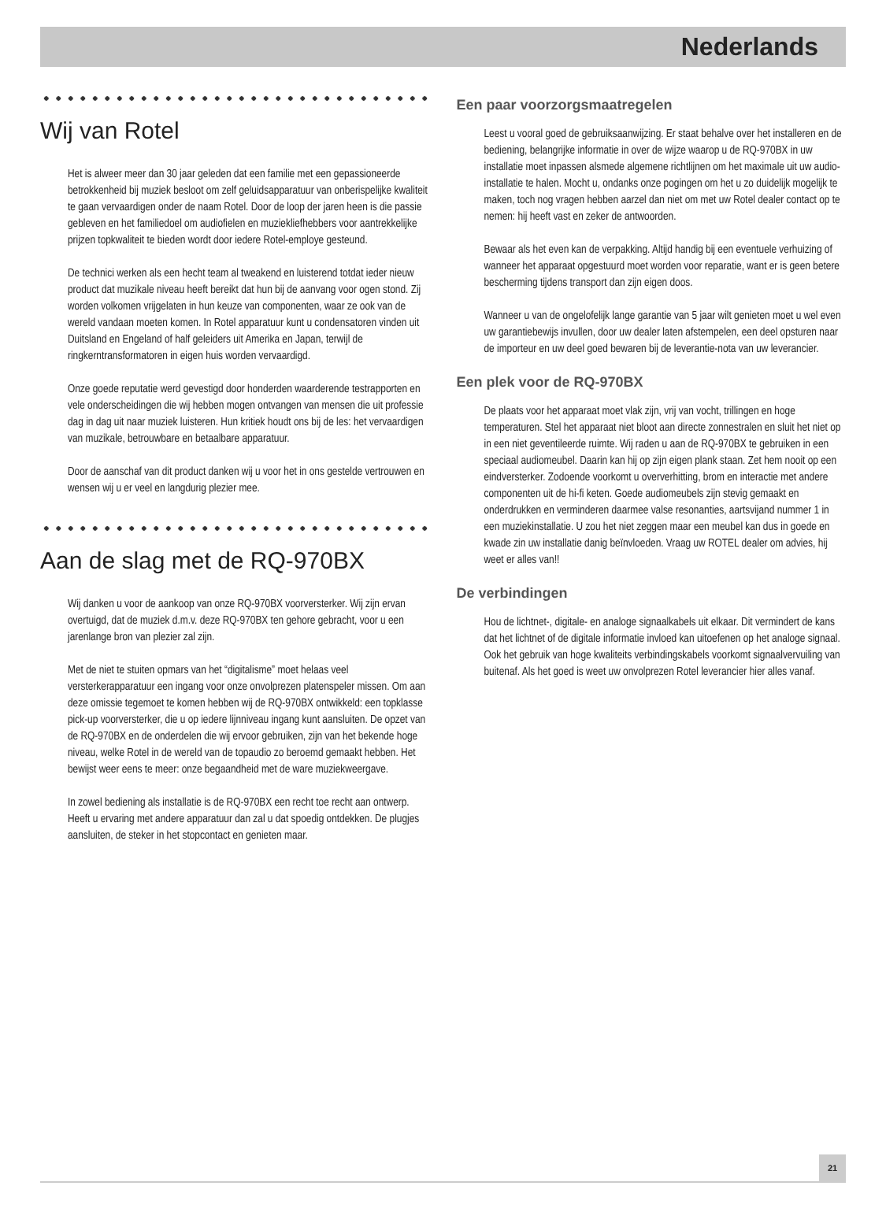Nederlands
Wij van Rotel
Het is alweer meer dan 30 jaar geleden dat een familie met een gepassioneerde betrokkenheid bij muziek besloot om zelf geluidsapparatuur van onberispelijke kwaliteit te gaan vervaardigen onder de naam Rotel. Door de loop der jaren heen is die passie gebleven en het familiedoel om audiofielen en muziekliefhebbers voor aantrekkelijke prijzen topkwaliteit te bieden wordt door iedere Rotel-employe gesteund.
De technici werken als een hecht team al tweakend en luisterend totdat ieder nieuw product dat muzikale niveau heeft bereikt dat hun bij de aanvang voor ogen stond. Zij worden volkomen vrijgelaten in hun keuze van componenten, waar ze ook van de wereld vandaan moeten komen. In Rotel apparatuur kunt u condensatoren vinden uit Duitsland en Engeland of half geleiders uit Amerika en Japan, terwijl de ringkerntransformatoren in eigen huis worden vervaardigd.
Onze goede reputatie werd gevestigd door honderden waarderende testrapporten en vele onderscheidingen die wij hebben mogen ontvangen van mensen die uit professie dag in dag uit naar muziek luisteren. Hun kritiek houdt ons bij de les: het vervaardigen van muzikale, betrouwbare en betaalbare apparatuur.
Door de aanschaf van dit product danken wij u voor het in ons gestelde vertrouwen en wensen wij u er veel en langdurig plezier mee.
Aan de slag met de RQ-970BX
Wij danken u voor de aankoop van onze RQ-970BX voorversterker. Wij zijn ervan overtuigd, dat de muziek d.m.v. deze RQ-970BX ten gehore gebracht, voor u een jarenlange bron van plezier zal zijn.
Met de niet te stuiten opmars van het “digitalisme” moet helaas veel versterkerapparatuur een ingang voor onze onvolprezen platenspeler missen. Om aan deze omissie tegemoet te komen hebben wij de RQ-970BX ontwikkeld: een topklasse pick-up voorversterker, die u op iedere lijnniveau ingang kunt aansluiten. De opzet van de RQ-970BX en de onderdelen die wij ervoor gebruiken, zijn van het bekende hoge niveau, welke Rotel in de wereld van de topaudio zo beroemd gemaakt hebben. Het bewijst weer eens te meer: onze begaandheid met de ware muziekweergave.
In zowel bediening als installatie is de RQ-970BX een recht toe recht aan ontwerp. Heeft u ervaring met andere apparatuur dan zal u dat spoedig ontdekken. De plugjes aansluiten, de steker in het stopcontact en genieten maar.
Een paar voorzorgsmaatregelen
Leest u vooral goed de gebruiksaanwijzing. Er staat behalve over het installeren en de bediening, belangrijke informatie in over de wijze waarop u de RQ-970BX in uw installatie moet inpassen alsmede algemene richtlijnen om het maximale uit uw audio-installatie te halen. Mocht u, ondanks onze pogingen om het u zo duidelijk mogelijk te maken, toch nog vragen hebben aarzel dan niet om met uw Rotel dealer contact op te nemen: hij heeft vast en zeker de antwoorden.
Bewaar als het even kan de verpakking. Altijd handig bij een eventuele verhuizing of wanneer het apparaat opgestuurd moet worden voor reparatie, want er is geen betere bescherming tijdens transport dan zijn eigen doos.
Wanneer u van de ongelofelijk lange garantie van 5 jaar wilt genieten moet u wel even uw garantiebewijs invullen, door uw dealer laten afstempelen, een deel opsturen naar de importeur en uw deel goed bewaren bij de leverantie-nota van uw leverancier.
Een plek voor de RQ-970BX
De plaats voor het apparaat moet vlak zijn, vrij van vocht, trillingen en hoge temperaturen. Stel het apparaat niet bloot aan directe zonnestralen en sluit het niet op in een niet geventileerde ruimte. Wij raden u aan de RQ-970BX te gebruiken in een speciaal audiomeubel. Daarin kan hij op zijn eigen plank staan. Zet hem nooit op een eindversterker. Zodoende voorkomt u oververhitting, brom en interactie met andere componenten uit de hi-fi keten. Goede audiomeubels zijn stevig gemaakt en onderdrukken en verminderen daarmee valse resonanties, aartsvijand nummer 1 in een muziekinstallatie. U zou het niet zeggen maar een meubel kan dus in goede en kwade zin uw installatie danig beïnvloeden. Vraag uw ROTEL dealer om advies, hij weet er alles van!!
De verbindingen
Hou de lichtnet-, digitale- en analoge signaalkabels uit elkaar. Dit vermindert de kans dat het lichtnet of de digitale informatie invloed kan uitoefenen op het analoge signaal. Ook het gebruik van hoge kwaliteits verbindingskabels voorkomt signaalvervuiling van buitenaf. Als het goed is weet uw onvolprezen Rotel leverancier hier alles vanaf.
21